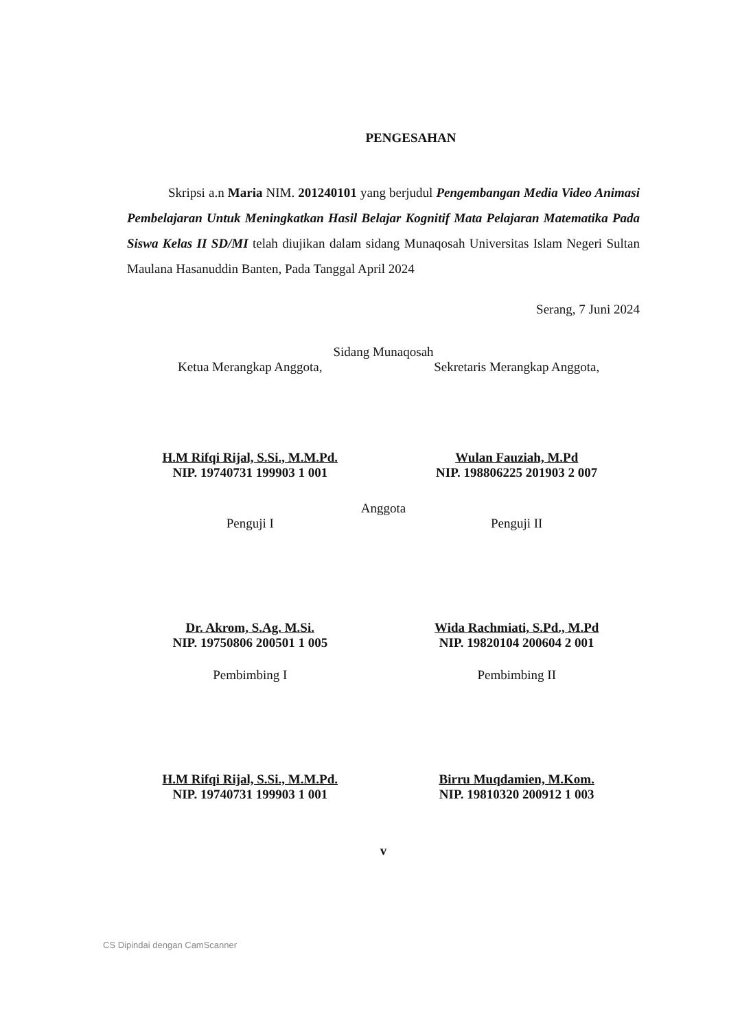PENGESAHAN
Skripsi a.n Maria NIM. 201240101 yang berjudul Pengembangan Media Video Animasi Pembelajaran Untuk Meningkatkan Hasil Belajar Kognitif Mata Pelajaran Matematika Pada Siswa Kelas II SD/MI telah diujikan dalam sidang Munaqosah Universitas Islam Negeri Sultan Maulana Hasanuddin Banten, Pada Tanggal April 2024
Serang, 7 Juni 2024
Sidang Munaqosah
Ketua Merangkap Anggota,
H.M Rifqi Rijal, S.Si., M.M.Pd.
NIP. 19740731 199903 1 001
Sekretaris Merangkap Anggota,
Wulan Fauziah, M.Pd
NIP. 198806225 201903 2 007
Anggota
Penguji I
Dr. Akrom, S.Ag. M.Si.
NIP. 19750806 200501 1 005
Penguji II
Wida Rachmiati, S.Pd., M.Pd
NIP. 19820104 200604 2 001
Pembimbing I
H.M Rifqi Rijal, S.Si., M.M.Pd.
NIP. 19740731 199903 1 001
Pembimbing II
Birru Muqdamien, M.Kom.
NIP. 19810320 200912 1 003
v
CS Dipindai dengan CamScanner